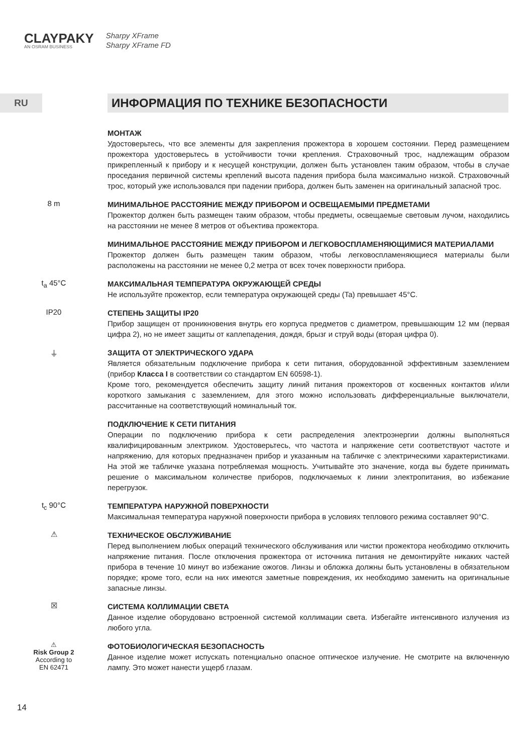CLAYPAKY
AN OSRAM BUSINESS
Sharpy XFrame
Sharpy XFrame FD
RU
ИНФОРМАЦИЯ ПО ТЕХНИКЕ БЕЗОПАСНОСТИ
МОНТАЖ
Удостоверьтесь, что все элементы для закрепления прожектора в хорошем состоянии. Перед размещением прожектора удостоверьтесь в устойчивости точки крепления. Страховочный трос, надлежащим образом прикрепленный к прибору и к несущей конструкции, должен быть установлен таким образом, чтобы в случае проседания первичной системы креплений высота падения прибора была максимально низкой. Страховочный трос, который уже использовался при падении прибора, должен быть заменен на оригинальный запасной трос.
8 m
МИНИМАЛЬНОЕ РАССТОЯНИЕ МЕЖДУ ПРИБОРОМ И ОСВЕЩАЕМЫМИ ПРЕДМЕТАМИ
Прожектор должен быть размещен таким образом, чтобы предметы, освещаемые световым лучом, находились на расстоянии не менее 8 метров от объектива прожектора.
МИНИМАЛЬНОЕ РАССТОЯНИЕ МЕЖДУ ПРИБОРОМ И ЛЕГКОВОСПЛАМЕНЯЮЩИМИСЯ МАТЕРИАЛАМИ
Прожектор должен быть размещен таким образом, чтобы легковоспламеняющиеся материалы были расположены на расстоянии не менее 0,2 метра от всех точек поверхности прибора.
t<sub>a</sub> 45°C
МАКСИМАЛЬНАЯ ТЕМПЕРАТУРА ОКРУЖАЮЩЕЙ СРЕДЫ
Не используйте прожектор, если температура окружающей среды (Ta) превышает 45°C.
IP20
СТЕПЕНЬ ЗАЩИТЫ IP20
Прибор защищен от проникновения внутрь его корпуса предметов с диаметром, превышающим 12 мм (первая цифра 2), но не имеет защиты от каплепадения, дождя, брызг и струй воды (вторая цифра 0).
⏚
ЗАЩИТА ОТ ЭЛЕКТРИЧЕСКОГО УДАРА
Является обязательным подключение прибора к сети питания, оборудованной эффективным заземлением (прибор Класса I в соответствии со стандартом EN 60598-1).
Кроме того, рекомендуется обеспечить защиту линий питания прожекторов от косвенных контактов и/или короткого замыкания с заземлением, для этого можно использовать дифференциальные выключатели, рассчитанные на соответствующий номинальный ток.
ПОДКЛЮЧЕНИЕ К СЕТИ ПИТАНИЯ
Операции по подключению прибора к сети распределения электроэнергии должны выполняться квалифицированным электриком. Удостоверьтесь, что частота и напряжение сети соответствуют частоте и напряжению, для которых предназначен прибор и указанным на табличке с электрическими характеристиками. На этой же табличке указана потребляемая мощность. Учитывайте это значение, когда вы будете принимать решение о максимальном количестве приборов, подключаемых к линии электропитания, во избежание перегрузок.
t<sub>c</sub> 90°C
ТЕМПЕРАТУРА НАРУЖНОЙ ПОВЕРХНОСТИ
Максимальная температура наружной поверхности прибора в условиях теплового режима составляет 90°C.
⚠
ТЕХНИЧЕСКОЕ ОБСЛУЖИВАНИЕ
Перед выполнением любых операций технического обслуживания или чистки прожектора необходимо отключить напряжение питания. После отключения прожектора от источника питания не демонтируйте никаких частей прибора в течение 10 минут во избежание ожогов. Линзы и обложка должны быть установлены в обязательном порядке; кроме того, если на них имеются заметные повреждения, их необходимо заменить на оригинальные запасные линзы.
☒
СИСТЕМА КОЛЛИМАЦИИ СВЕТА
Данное изделие оборудовано встроенной системой коллимации света. Избегайте интенсивного излучения из любого угла.
⚠
Risk Group 2
According to
EN 62471
ФОТОБИОЛОГИЧЕСКАЯ БЕЗОПАСНОСТЬ
Данное изделие может испускать потенциально опасное оптическое излучение. Не смотрите на включенную лампу. Это может нанести ущерб глазам.
14